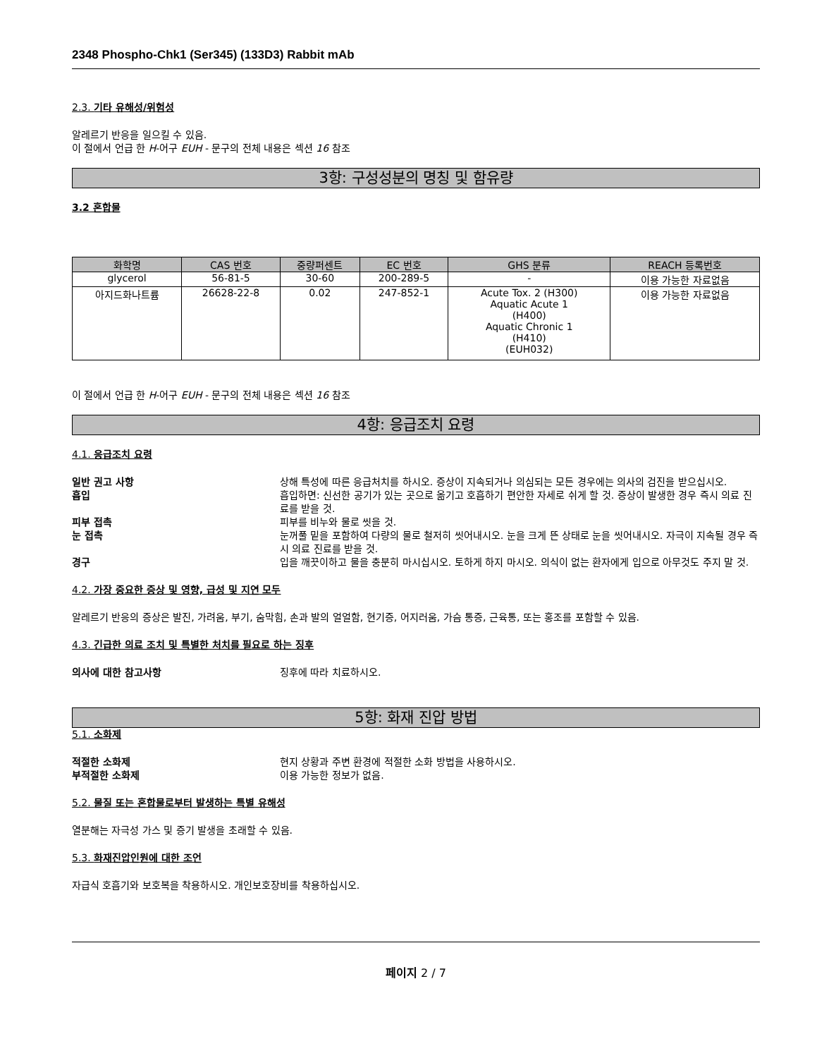2348 Phospho-Chk1 (Ser345) (133D3) Rabbit mAb
2.3. 기타 유해성/위험성
알레르기 반응을 일으킬 수 있음.
이 절에서 언급 한 H-어구 EUH - 문구의 전체 내용은 섹션 16 참조
3항: 구성성분의 명칭 및 함유량
3.2 혼합물
| 화학명 | CAS 번호 | 중량퍼센트 | EC 번호 | GHS 분류 | REACH 등록번호 |
| --- | --- | --- | --- | --- | --- |
| glycerol | 56-81-5 | 30-60 | 200-289-5 | - | 이용 가능한 자료없음 |
| 아지드화나트륨 | 26628-22-8 | 0.02 | 247-852-1 | Acute Tox. 2 (H300) Aquatic Acute 1 (H400) Aquatic Chronic 1 (H410) (EUH032) | 이용 가능한 자료없음 |
이 절에서 언급 한 H-어구 EUH - 문구의 전체 내용은 섹션 16 참조
4항: 응급조치 요령
4.1. 응급조치 요령
일반 권고 사항 상해 특성에 따른 응급처치를 하시오. 증상이 지속되거나 의심되는 모든 경우에는 의사의 검진을 받으십시오.
흡입 흡입하면: 신선한 공기가 있는 곳으로 옮기고 호흡하기 편안한 자세로 쉬게 할 것. 증상이 발생한 경우 즉시 의료 진료를 받을 것.
피부 접촉 피부를 비누와 물로 씻을 것.
눈 접촉 눈꺼풀 밑을 포함하여 다량의 물로 철저히 씻어내시오. 눈을 크게 뜬 상태로 눈을 씻어내시오. 자극이 지속될 경우 즉시 의료 진료를 받을 것.
경구 입을 깨끗이하고 물을 충분히 마시십시오. 토하게 하지 마시오. 의식이 없는 환자에게 입으로 아무것도 주지 말 것.
4.2. 가장 중요한 증상 및 영향, 급성 및 지연 모두
알레르기 반응의 증상은 발진, 가려움, 부기, 숨막힘, 손과 발의 얼얼함, 현기증, 어지러움, 가슴 통증, 근육통, 또는 홍조를 포함할 수 있음.
4.3. 긴급한 의료 조치 및 특별한 처치를 필요로 하는 징후
의사에 대한 참고사항 징후에 따라 치료하시오.
5항: 화재 진압 방법
5.1. 소화제
적절한 소화제 현지 상황과 주변 환경에 적절한 소화 방법을 사용하시오.
부적절한 소화제 이용 가능한 정보가 없음.
5.2. 물질 또는 혼합물로부터 발생하는 특별 유해성
열분해는 자극성 가스 및 증기 발생을 초래할 수 있음.
5.3. 화재진압인원에 대한 조언
자급식 호흡기와 보호복을 착용하시오. 개인보호장비를 착용하십시오.
페이지 2 / 7